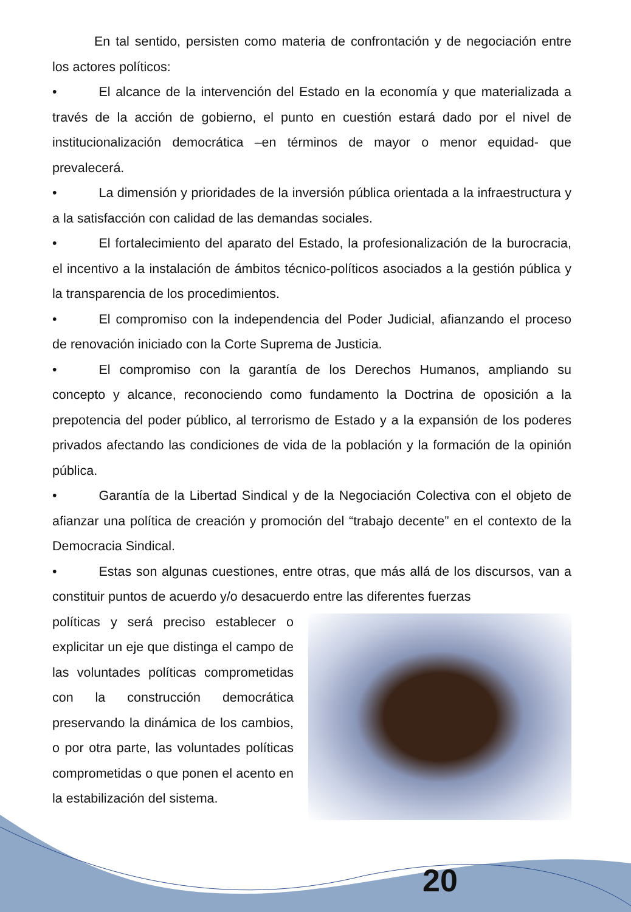En tal sentido, persisten como materia de confrontación y de negociación entre los actores políticos:
• El alcance de la intervención del Estado en la economía y que materializada a través de la acción de gobierno, el punto en cuestión estará dado por el nivel de institucionalización democrática –en términos de mayor o menor equidad- que prevalecerá.
• La dimensión y prioridades de la inversión pública orientada a la infraestructura y a la satisfacción con calidad de las demandas sociales.
• El fortalecimiento del aparato del Estado, la profesionalización de la burocracia, el incentivo a la instalación de ámbitos técnico-políticos asociados a la gestión pública y la transparencia de los procedimientos.
• El compromiso con la independencia del Poder Judicial, afianzando el proceso de renovación iniciado con la Corte Suprema de Justicia.
• El compromiso con la garantía de los Derechos Humanos, ampliando su concepto y alcance, reconociendo como fundamento la Doctrina de oposición a la prepotencia del poder público, al terrorismo de Estado y a la expansión de los poderes privados afectando las condiciones de vida de la población y la formación de la opinión pública.
• Garantía de la Libertad Sindical y de la Negociación Colectiva con el objeto de afianzar una política de creación y promoción del “trabajo decente” en el contexto de la Democracia Sindical.
• Estas son algunas cuestiones, entre otras, que más allá de los discursos, van a constituir puntos de acuerdo y/o desacuerdo entre las diferentes fuerzas
políticas y será preciso establecer o explicitar un eje que distinga el campo de las voluntades políticas comprometidas con la construcción democrática preservando la dinámica de los cambios, o por otra parte, las voluntades políticas comprometidas o que ponen el acento en la estabilización del sistema.
20